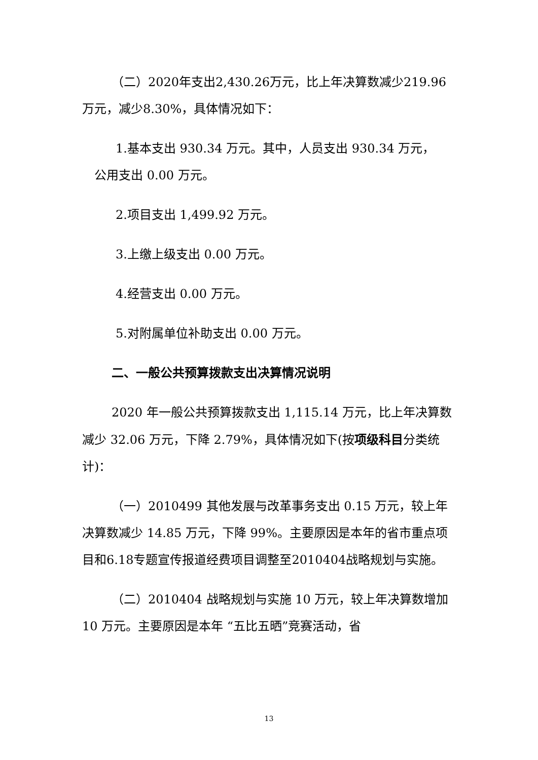（二）2020年支出2,430.26万元，比上年决算数减少219.96万元，减少8.30%，具体情况如下：
1.基本支出 930.34 万元。其中，人员支出 930.34 万元，
公用支出 0.00 万元。
2.项目支出 1,499.92 万元。
3.上缴上级支出 0.00 万元。
4.经营支出 0.00 万元。
5.对附属单位补助支出 0.00 万元。
二、一般公共预算拨款支出决算情况说明
2020 年一般公共预算拨款支出 1,115.14 万元，比上年决算数减少 32.06 万元，下降 2.79%，具体情况如下(按项级科目分类统计)：
（一）2010499 其他发展与改革事务支出 0.15 万元，较上年决算数减少 14.85 万元，下降 99%。主要原因是本年的省市重点项目和6.18专题宣传报道经费项目调整至2010404战略规划与实施。
（二）2010404 战略规划与实施 10 万元，较上年决算数增加 10 万元。主要原因是本年 “五比五晒”竞赛活动，省
13